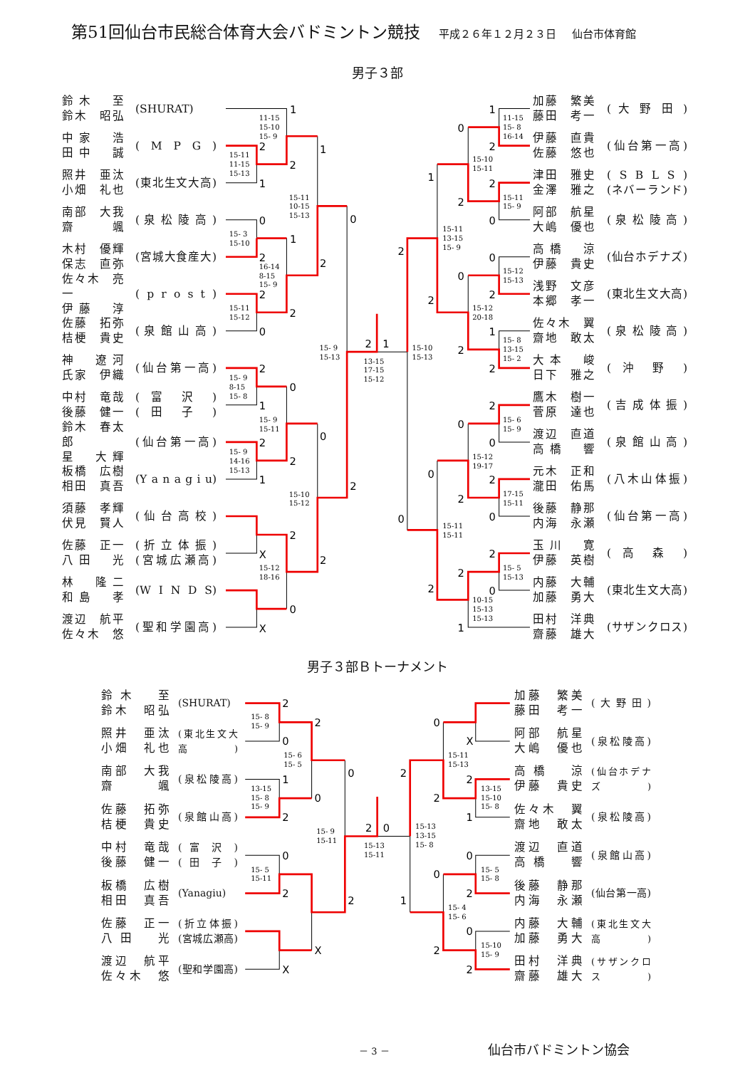第51回仙台市民総合体育大会バドミントン競技 平成２６年１２月２３日 仙台市体育館
男子３部
鈴木　至
鈴木　昭弘
(SHURAT)
中家　浩
田中　誠
( M P G )
照井　亜汰
小畑　礼也
(東北生文大高)
南部　大我
齋　颯
( 泉 松 陵 高 )
木村　優輝
保志　直弥
(宮城大食産大)
佐々木　亮一
伊藤　淳
( p r o s t )
佐藤　拓弥
桔梗　貴史
( 泉 館 山 高 )
神　遼河
氏家　伊織
(仙台第一高)
中村　竜哉
後藤　健一
( 富 沢 )
( 田 子 )
鈴木　春太郎
星　大輝
(仙台第一高)
板橋　広樹
相田　真吾
(Y a n a g i u)
須藤　孝輝
伏見　賢人
( 仙 台 高 校 )
佐藤　正一
八田　光
( 折 立 体 振 )
(宮城広瀬高)
林　隆二
和島　孝
(W I N D S)
渡辺　航平
佐々木　悠
(聖和学園高)
1
11-15
15-10
15- 9
2
15-11
11-15
15-13
2
1
1
15-11
10-15
15-13
0
0
15- 3
15-10
1
2
16-14
8-15
15- 9
2
2
15-11
15-12
2
0
15- 9
15-13
2
1
13-15
17-15
15-12
2
15- 9
8-15
15- 8
0
1
15- 9
15-11
0
2
15- 9
14-16
15-13
2
1
15-10
15-12
2
2
X
2
15-12
18-16
0
X
1
0
11-15
15- 8
16-14
2
15-10
15-11
1
2
15-11
15- 9
2
0
15-11
13-15
15- 9
2
0
15-12
15-13
0
2
15-12
20-18
2
1
15- 8
13-15
15- 2
2
2
15-10
15-13
2
15- 6
15- 9
0
0
15-12
19-17
0
2
17-15
15-11
2
0
0
15-11
15-11
2
15- 5
15-13
2
0
2
10-15
15-13
15-13
1
加藤　繁美
藤田　考一
( 大 野 田 )
伊藤　直貴
佐藤　悠也
(仙台第一高)
津田　雅史
金澤　雅之
( S B L S )
(ネバーランド)
阿部　航星
大嶋　優也
( 泉 松 陵 高 )
高橋　涼
伊藤　貴史
(仙台ホデナズ)
浅野　文彦
本郷　孝一
(東北生文大高)
佐々木　翼
齋地　敢太
( 泉 松 陵 高 )
大本　峻
日下　雅之
( 沖 野 )
鷹木　樹一
菅原　達也
( 吉 成 体 振 )
渡辺　直道
高橋　響
( 泉 館 山 高 )
元木　正和
瀧田　佑馬
(八木山体振)
後藤　静那
内海　永瀬
(仙台第一高)
玉川　寛
伊藤　英樹
( 高 森 )
内藤　大輔
加藤　勇大
(東北生文大高)
田村　洋典
齋藤　雄大
(サザンクロス)
男子３部Ｂトーナメント
鈴木　至
鈴木　昭弘
(SHURAT)
照井　亜汰
小畑　礼也
(東北生文大高)
南部　大我
齋　颯
(泉松陵高)
佐藤　拓弥
桔梗　貴史
(泉館山高)
中村　竜哉
後藤　健一
( 富 沢 )
( 田 子 )
板橋　広樹
相田　真吾
(Yanagiu)
佐藤　正一
八田　光
(折立体振)
(宮城広瀬高)
渡辺　航平
佐々木　悠
(聖和学園高)
2
15- 8
15- 9
2
0
15- 6
15- 5
0
1
13-15
15- 8
15- 9
0
2
15- 9
15-11
2
0
15-13
15-11
0
15- 5
15-11
2
2
X
X
0
X
15-11
15-13
2
2
13-15
15-10
15- 8
2
1
15-13
13-15
15- 8
0
15- 5
15- 8
0
2
1
15- 4
15- 6
0
15-10
15- 9
2
2
加藤　繁美
藤田　考一
(大野田)
阿部　航星
大嶋　優也
(泉松陵高)
高橋　涼
伊藤　貴史
(仙台ホデナズ)
佐々木　翼
齋地　敢太
(泉松陵高)
渡辺　直道
高橋　響
(泉館山高)
後藤　静那
内海　永瀬
(仙台第一高)
内藤　大輔
加藤　勇大
(東北生文大高)
田村　洋典
齋藤　雄大
(サザンクロス)
－ 3 － 仙台市バドミントン協会